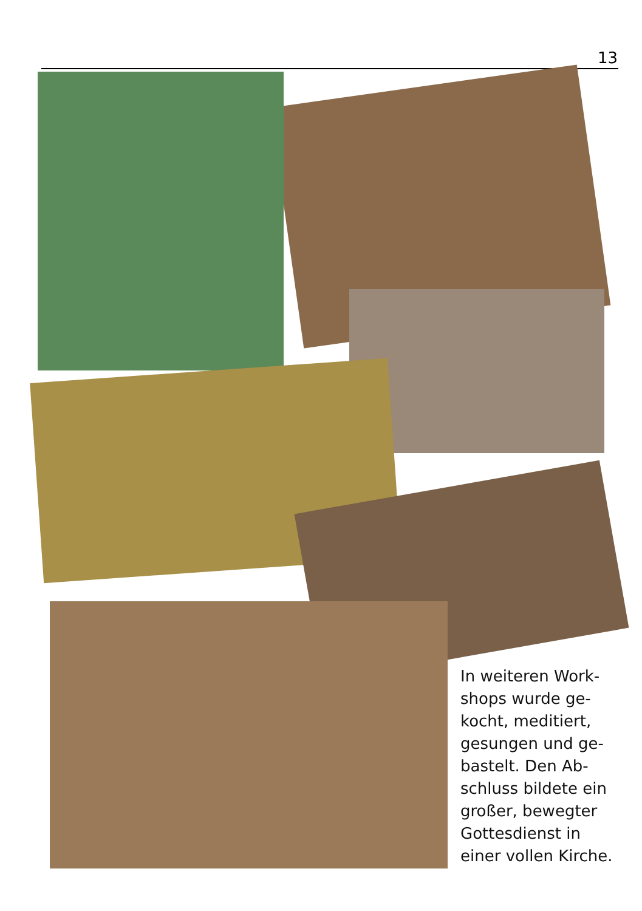13
In weiteren Work-shops wurde ge-kocht, meditiert, gesungen und ge-bastelt. Den Ab-schluss bildete ein großer, bewegter Gottesdienst in einer vollen Kirche.